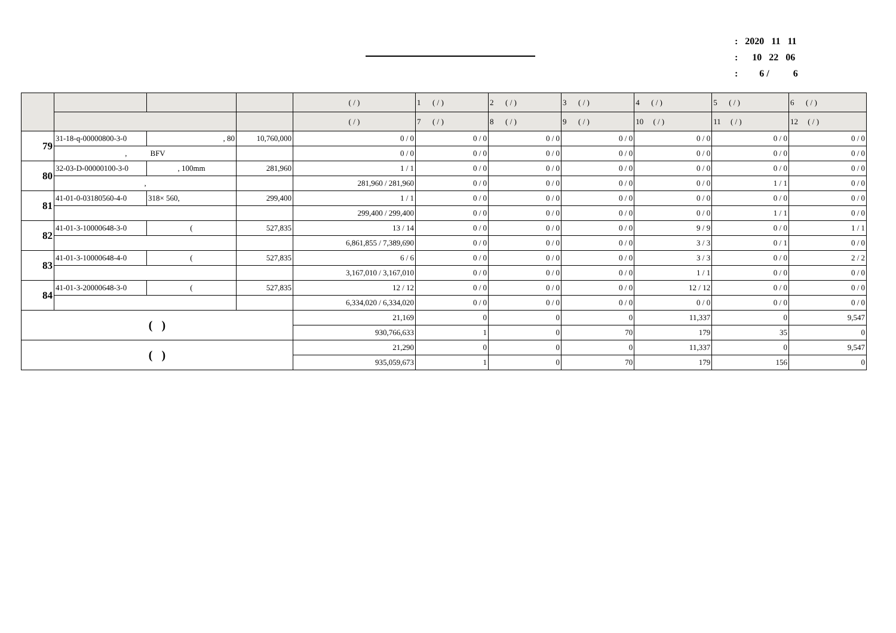: 2020 11 11 : 10 22 06 : 6 / 6
| | | | | ( / ) | 1 ( / ) | 2 ( / ) | 3 ( / ) | 4 ( / ) | 5 ( / ) | 6 ( / ) |
| --- | --- | --- | --- | --- | --- | --- | --- | --- | --- | --- |
| | | | | ( / ) | 7 ( / ) | 8 ( / ) | 9 ( / ) | 10 ( / ) | 11 ( / ) | 12 ( / ) |
| 79 | 31-18-q-00000800-3-0 | , 80 | 10,760,000 | 0 / 0 | 0 / 0 | 0 / 0 | 0 / 0 | 0 / 0 | 0 / 0 | 0 / 0 |
| | , BFV | | | 0 / 0 | 0 / 0 | 0 / 0 | 0 / 0 | 0 / 0 | 0 / 0 | 0 / 0 |
| 80 | 32-03-D-00000100-3-0 | , 100mm | 281,960 | 1 / 1 | 0 / 0 | 0 / 0 | 0 / 0 | 0 / 0 | 0 / 0 | 0 / 0 |
| | , | | | 281,960 / 281,960 | 0 / 0 | 0 / 0 | 0 / 0 | 0 / 0 | 1 / 1 | 0 / 0 |
| 81 | 41-01-0-03180560-4-0 | 318× 560, | 299,400 | 1 / 1 | 0 / 0 | 0 / 0 | 0 / 0 | 0 / 0 | 0 / 0 | 0 / 0 |
| | | | | 299,400 / 299,400 | 0 / 0 | 0 / 0 | 0 / 0 | 0 / 0 | 1 / 1 | 0 / 0 |
| 82 | 41-01-3-10000648-3-0 | ( | 527,835 | 13 / 14 | 0 / 0 | 0 / 0 | 0 / 0 | 9 / 9 | 0 / 0 | 1 / 1 |
| | | | | 6,861,855 / 7,389,690 | 0 / 0 | 0 / 0 | 0 / 0 | 3 / 3 | 0 / 1 | 0 / 0 |
| 83 | 41-01-3-10000648-4-0 | ( | 527,835 | 6 / 6 | 0 / 0 | 0 / 0 | 0 / 0 | 3 / 3 | 0 / 0 | 2 / 2 |
| | | | | 3,167,010 / 3,167,010 | 0 / 0 | 0 / 0 | 0 / 0 | 1 / 1 | 0 / 0 | 0 / 0 |
| 84 | 41-01-3-20000648-3-0 | ( | 527,835 | 12 / 12 | 0 / 0 | 0 / 0 | 0 / 0 | 12 / 12 | 0 / 0 | 0 / 0 |
| | | | | 6,334,020 / 6,334,020 | 0 / 0 | 0 / 0 | 0 / 0 | 0 / 0 | 0 / 0 | 0 / 0 |
| ( ) | | | | 21,169 | 0 | 0 | 0 | 11,337 | 0 | 9,547 |
| | | | | 930,766,633 | 1 | 0 | 70 | 179 | 35 | 0 |
| ( ) | | | | 21,290 | 0 | 0 | 0 | 11,337 | 0 | 9,547 |
| | | | | 935,059,673 | 1 | 0 | 70 | 179 | 156 | 0 |